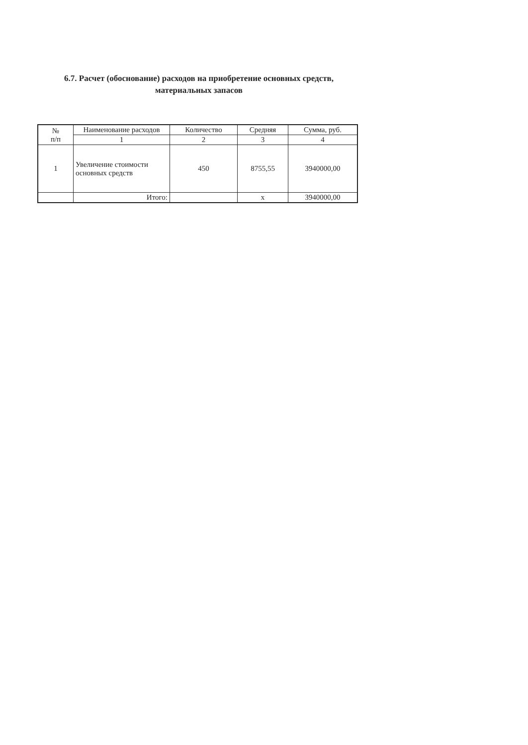6.7. Расчет (обоснование) расходов на приобретение основных средств, материальных запасов
| № п/п | Наименование расходов | Количество | Средняя | Сумма, руб. |
| --- | --- | --- | --- | --- |
| | 1 | 2 | 3 | 4 |
| 1 | Увеличение стоимости основных средств | 450 | 8755,55 | 3940000,00 |
| | Итого: | | x | 3940000,00 |